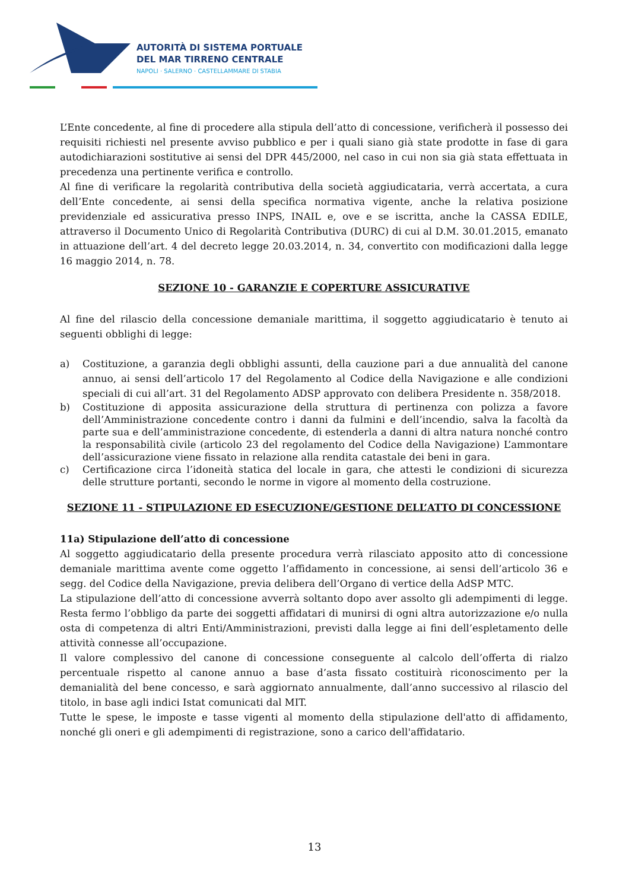AUTORITÀ DI SISTEMA PORTUALE
DEL MAR TIRRENO CENTRALE
NAPOLI · SALERNO · CASTELLAMMARE DI STABIA
L’Ente concedente, al fine di procedere alla stipula dell’atto di concessione, verificherà il possesso dei requisiti richiesti nel presente avviso pubblico e per i quali siano già state prodotte in fase di gara autodichiarazioni sostitutive ai sensi del DPR 445/2000, nel caso in cui non sia già stata effettuata in precedenza una pertinente verifica e controllo.
Al fine di verificare la regolarità contributiva della società aggiudicataria, verrà accertata, a cura dell’Ente concedente, ai sensi della specifica normativa vigente, anche la relativa posizione previdenziale ed assicurativa presso INPS, INAIL e, ove e se iscritta, anche la CASSA EDILE, attraverso il Documento Unico di Regolarità Contributiva (DURC) di cui al D.M. 30.01.2015, emanato in attuazione dell’art. 4 del decreto legge 20.03.2014, n. 34, convertito con modificazioni dalla legge 16 maggio 2014, n. 78.
SEZIONE 10 - GARANZIE E COPERTURE ASSICURATIVE
Al fine del rilascio della concessione demaniale marittima, il soggetto aggiudicatario è tenuto ai seguenti obblighi di legge:
a) Costituzione, a garanzia degli obblighi assunti, della cauzione pari a due annualità del canone annuo, ai sensi dell’articolo 17 del Regolamento al Codice della Navigazione e alle condizioni speciali di cui all’art. 31 del Regolamento ADSP approvato con delibera Presidente n. 358/2018.
b) Costituzione di apposita assicurazione della struttura di pertinenza con polizza a favore dell’Amministrazione concedente contro i danni da fulmini e dell’incendio, salva la facoltà da parte sua e dell’amministrazione concedente, di estenderla a danni di altra natura nonché contro la responsabilità civile (articolo 23 del regolamento del Codice della Navigazione) L’ammontare dell’assicurazione viene fissato in relazione alla rendita catastale dei beni in gara.
c) Certificazione circa l’idoneità statica del locale in gara, che attesti le condizioni di sicurezza delle strutture portanti, secondo le norme in vigore al momento della costruzione.
SEZIONE 11 - STIPULAZIONE ED ESECUZIONE/GESTIONE DELL’ATTO DI CONCESSIONE
11a) Stipulazione dell’atto di concessione
Al soggetto aggiudicatario della presente procedura verrà rilasciato apposito atto di concessione demaniale marittima avente come oggetto l’affidamento in concessione, ai sensi dell’articolo 36 e segg. del Codice della Navigazione, previa delibera dell’Organo di vertice della AdSP MTC.
La stipulazione dell’atto di concessione avverrà soltanto dopo aver assolto gli adempimenti di legge. Resta fermo l’obbligo da parte dei soggetti affidatari di munirsi di ogni altra autorizzazione e/o nulla osta di competenza di altri Enti/Amministrazioni, previsti dalla legge ai fini dell’espletamento delle attività connesse all’occupazione.
Il valore complessivo del canone di concessione conseguente al calcolo dell’offerta di rialzo percentuale rispetto al canone annuo a base d’asta fissato costituirà riconoscimento per la demanialità del bene concesso, e sarà aggiornato annualmente, dall’anno successivo al rilascio del titolo, in base agli indici Istat comunicati dal MIT.
Tutte le spese, le imposte e tasse vigenti al momento della stipulazione dell'atto di affidamento, nonché gli oneri e gli adempimenti di registrazione, sono a carico dell'affidatario.
13